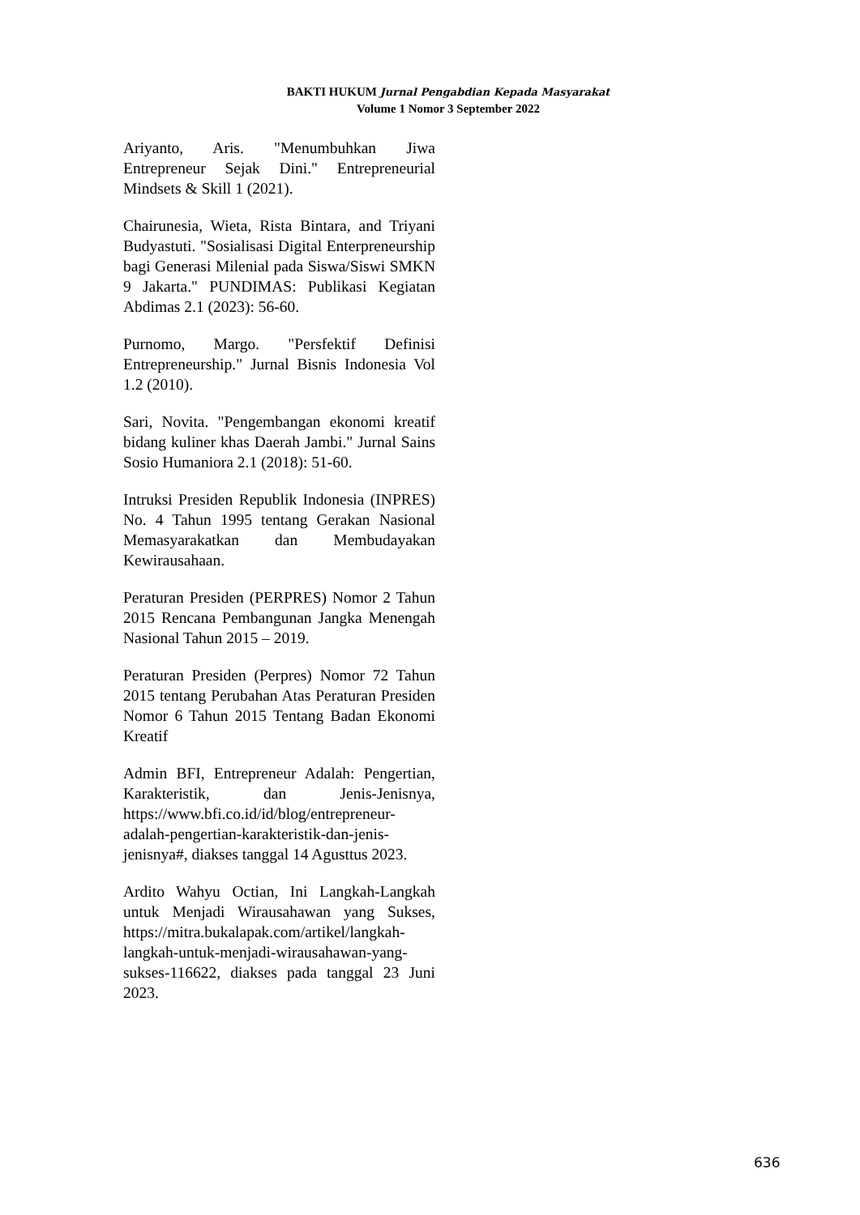BAKTI HUKUM Jurnal Pengabdian Kepada Masyarakat
Volume 1 Nomor 3 September 2022
Ariyanto, Aris. "Menumbuhkan Jiwa Entrepreneur Sejak Dini." Entrepreneurial Mindsets & Skill 1 (2021).
Chairunesia, Wieta, Rista Bintara, and Triyani Budyastuti. "Sosialisasi Digital Enterpreneurship bagi Generasi Milenial pada Siswa/Siswi SMKN 9 Jakarta." PUNDIMAS: Publikasi Kegiatan Abdimas 2.1 (2023): 56-60.
Purnomo, Margo. "Persfektif Definisi Entrepreneurship." Jurnal Bisnis Indonesia Vol 1.2 (2010).
Sari, Novita. "Pengembangan ekonomi kreatif bidang kuliner khas Daerah Jambi." Jurnal Sains Sosio Humaniora 2.1 (2018): 51-60.
Intruksi Presiden Republik Indonesia (INPRES) No. 4 Tahun 1995 tentang Gerakan Nasional Memasyarakatkan dan Membudayakan Kewirausahaan.
Peraturan Presiden (PERPRES) Nomor 2 Tahun 2015 Rencana Pembangunan Jangka Menengah Nasional Tahun 2015 – 2019.
Peraturan Presiden (Perpres) Nomor 72 Tahun 2015 tentang Perubahan Atas Peraturan Presiden Nomor 6 Tahun 2015 Tentang Badan Ekonomi Kreatif
Admin BFI, Entrepreneur Adalah: Pengertian, Karakteristik, dan Jenis-Jenisnya, https://www.bfi.co.id/id/blog/entrepreneur-adalah-pengertian-karakteristik-dan-jenis-jenisnya#, diakses tanggal 14 Agusttus 2023.
Ardito Wahyu Octian, Ini Langkah-Langkah untuk Menjadi Wirausahawan yang Sukses, https://mitra.bukalapak.com/artikel/langkah-langkah-untuk-menjadi-wirausahawan-yang-sukses-116622, diakses pada tanggal 23 Juni 2023.
636